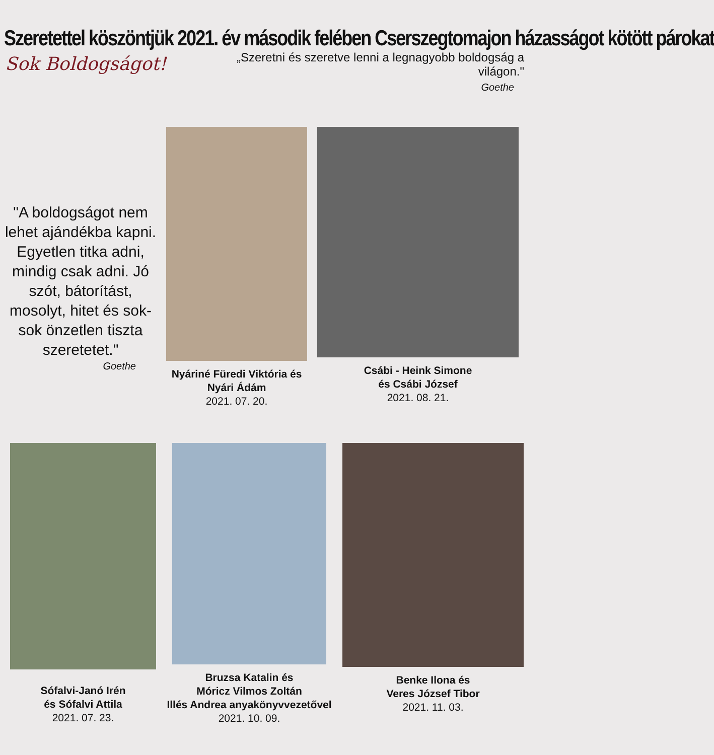Szeretettel köszöntjük 2021. év második felében Cserszegtomajon házasságot kötött párokat
Sok Boldogságot!
„Szeretni és szeretve lenni a legnagyobb boldogság a világon."
Goethe
"A boldogságot nem lehet ajándékba kapni. Egyetlen titka adni, mindig csak adni. Jó szót, bátorítást, mosolyt, hitet és sok-sok önzetlen tiszta szeretetet."
Goethe
Nyáriné Füredi Viktória és Nyári Ádám
2021. 07. 20.
Csábi - Heink Simone
és Csábi József
2021. 08. 21.
Sófalvi-Janó Irén
és Sófalvi Attila
2021. 07. 23.
Bruzsa Katalin és
Móricz Vilmos Zoltán
Illés Andrea anyakönyvvezetővel
2021. 10. 09.
Benke Ilona és
Veres József Tibor
2021. 11. 03.